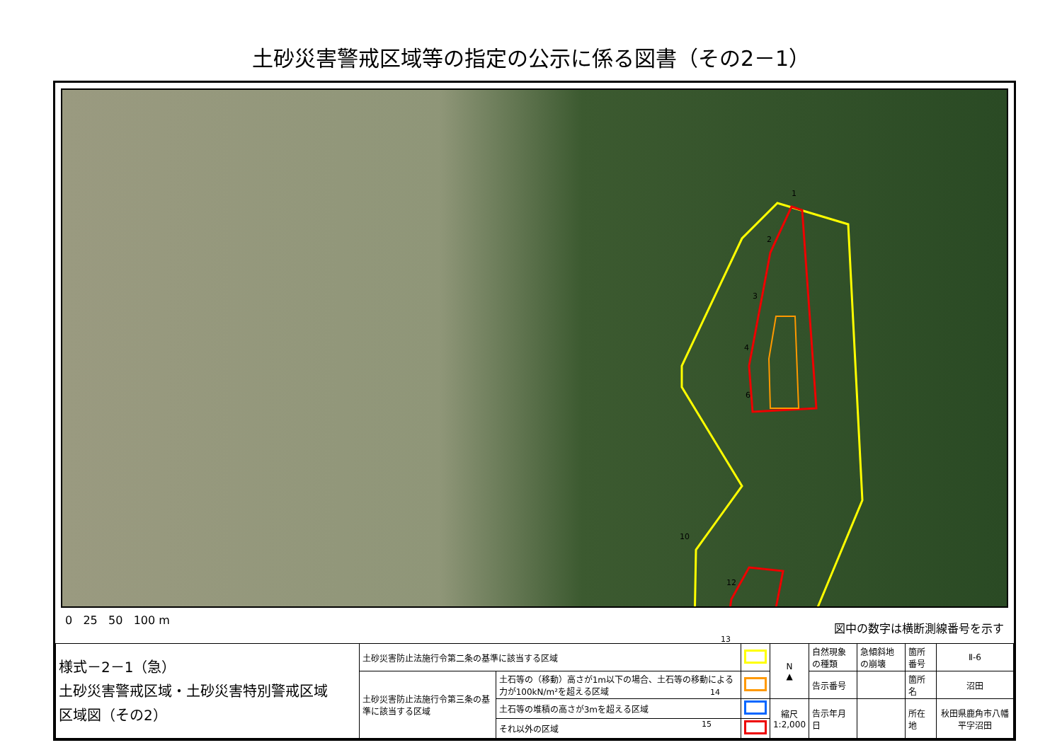土砂災害警戒区域等の指定の公示に係る図書（その2－1）
1
2
3
4
6
10
12
13
14
15
0 25 50 100 m
図中の数字は横断測線番号を示す
| 様式－2－1（急） 土砂災害警戒区域・土砂災害特別警戒区域 区域図（その2） | 土砂災害防止法施行令第二条の基準に該当する区域 | | | N ▲ | 自然現象の種類 | 急傾斜地の崩壊 | 箇所番号 | Ⅱ-6 |
| | 土砂災害防止法施行令第三条の基準に該当する区域 | 土石等の（移動）高さが1m以下の場合、土石等の移動による力が100kN/m²を超える区域 | | | 告示番号 | | 箇所名 | 沼田 |
| | | 土石等の堆積の高さが3mを超える区域 | | 縮尺 1:2,000 | 告示年月日 | | 所在地 | 秋田県鹿角市八幡平字沼田 |
| | | それ以外の区域 | | | | | | |